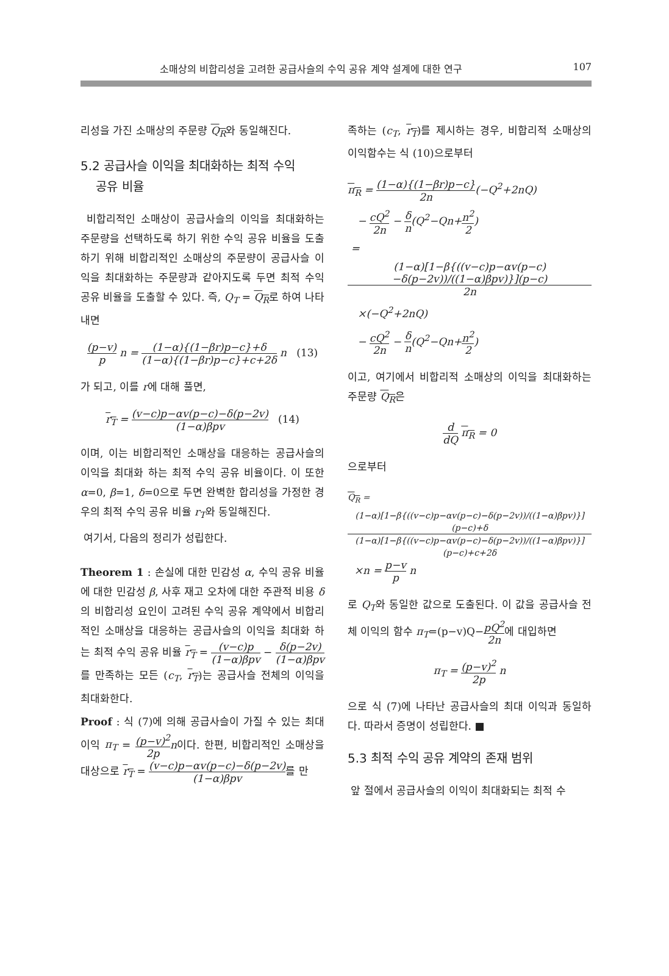소매상의 비합리성을 고려한 공급사슬의 수익 공유 계약 설계에 대한 연구 107
리성을 가진 소매상의 주문량 Q<sub>R</sub>와 동일해진다.
5.2 공급사슬 이익을 최대화하는 최적 수익
공유 비율
비합리적인 소매상이 공급사슬의 이익을 최대화하는 주문량을 선택하도록 하기 위한 수익 공유 비율을 도출하기 위해 비합리적인 소매상의 주문량이 공급사슬 이익을 최대화하는 주문량과 같아지도록 두면 최적 수익 공유 비율을 도출할 수 있다. 즉, Q<sub>T</sub> = Q<sub>R</sub>로 하여 나타내면
(p−v) p n = (1−α){(1−βr)p−c}+δ (1−α){(1−βr)p−c}+c+2δ n (13)
가 되고, 이를 r에 대해 풀면,
r<sub>T</sub> = (v−c)p−αv(p−c)−δ(p−2v) (1−α)βpv (14)
이며, 이는 비합리적인 소매상을 대응하는 공급사슬의 이익을 최대화 하는 최적 수익 공유 비율이다. 이 또한 α=0, β=1, δ=0으로 두면 완벽한 합리성을 가정한 경우의 최적 수익 공유 비율 r<sub>T</sub>와 동일해진다.
여기서, 다음의 정리가 성립한다.
Theorem 1 : 손실에 대한 민감성 α, 수익 공유 비율에 대한 민감성 β, 사후 재고 오차에 대한 주관적 비용 δ의 비합리성 요인이 고려된 수익 공유 계약에서 비합리적인 소매상을 대응하는 공급사슬의 이익을 최대화 하는 최적 수익 공유 비율 r<sub>T</sub> = (v−c)p (1−α)βpv − δ(p−2v) (1−α)βpv를 만족하는 모든 (c<sub>T</sub>, r<sub>T</sub>)는 공급사슬 전체의 이익을 최대화한다.
Proof : 식 (7)에 의해 공급사슬이 가질 수 있는 최대 이익 π<sub>T</sub> = (p−v)<sup>2</sup> 2p n이다. 한편, 비합리적인 소매상을 대상으로 r<sub>T</sub> = (v−c)p−αv(p−c)−δ(p−2v) (1−α)βpv를 만
족하는 (c<sub>T</sub>, r<sub>T</sub>)를 제시하는 경우, 비합리적 소매상의 이익함수는 식 (10)으로부터
π<sub>R</sub> = (1−α){(1−βr)p−c} 2n(−Q<sup>2</sup>+2nQ)
− cQ<sup>2</sup> 2n − δ n(Q<sup>2</sup>−Qn+n<sup>2</sup> 2)
= (1−α)[1−β{((v−c)p−αv(p−c)−δ(p−2v))/((1−α)βpv)}](p−c) 2n
×(−Q<sup>2</sup>+2nQ)
− cQ<sup>2</sup> 2n − δ n(Q<sup>2</sup>−Qn+n<sup>2</sup> 2)
이고, 여기에서 비합리적 소매상의 이익을 최대화하는 주문량 Q<sub>R</sub>은
d dQ π<sub>R</sub> = 0
으로부터
Q<sub>R</sub> = (1−α)[1−β{((v−c)p−αv(p−c)−δ(p−2v))/((1−α)βpv)}](p−c)+δ (1−α)[1−β{((v−c)p−αv(p−c)−δ(p−2v))/((1−α)βpv)}](p−c)+c+2δ
×n = p−v p n
로 Q<sub>T</sub>와 동일한 값으로 도출된다. 이 값을 공급사슬 전체 이익의 함수 π<sub>T</sub>=(p−v)Q−pQ<sup>2</sup> 2n에 대입하면
π<sub>T</sub> = (p−v)<sup>2</sup> 2p n
으로 식 (7)에 나타난 공급사슬의 최대 이익과 동일하다. 따라서 증명이 성립한다. ■
5.3 최적 수익 공유 계약의 존재 범위
앞 절에서 공급사슬의 이익이 최대화되는 최적 수